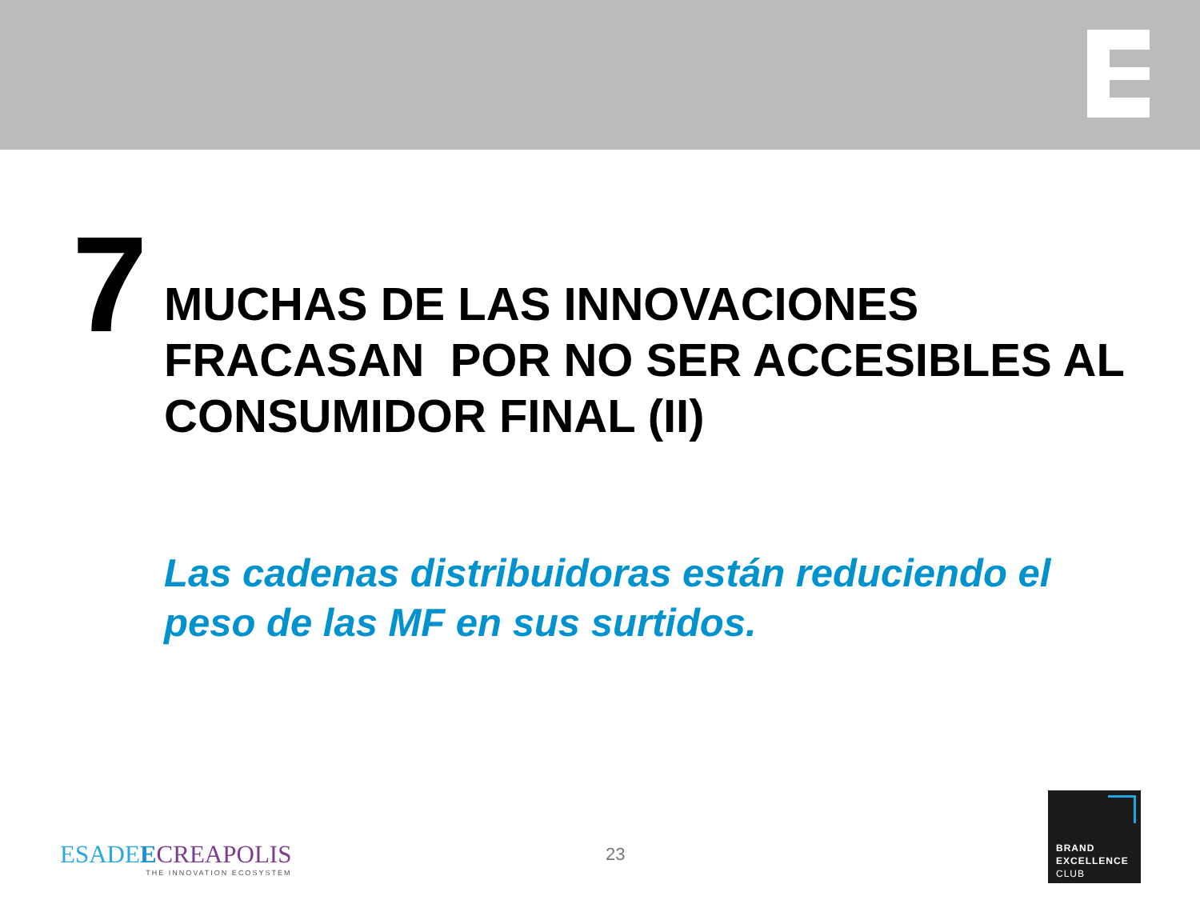7
MUCHAS DE LAS INNOVACIONES
FRACASAN POR NO SER ACCESIBLES AL CONSUMIDOR FINAL (II)
Las cadenas distribuidoras están reduciendo el peso de las MF en sus surtidos.
ESADEECREAPOLIS
THE INNOVATION ECOSYSTEM
23
BRAND
EXCELLENCE
CLUB